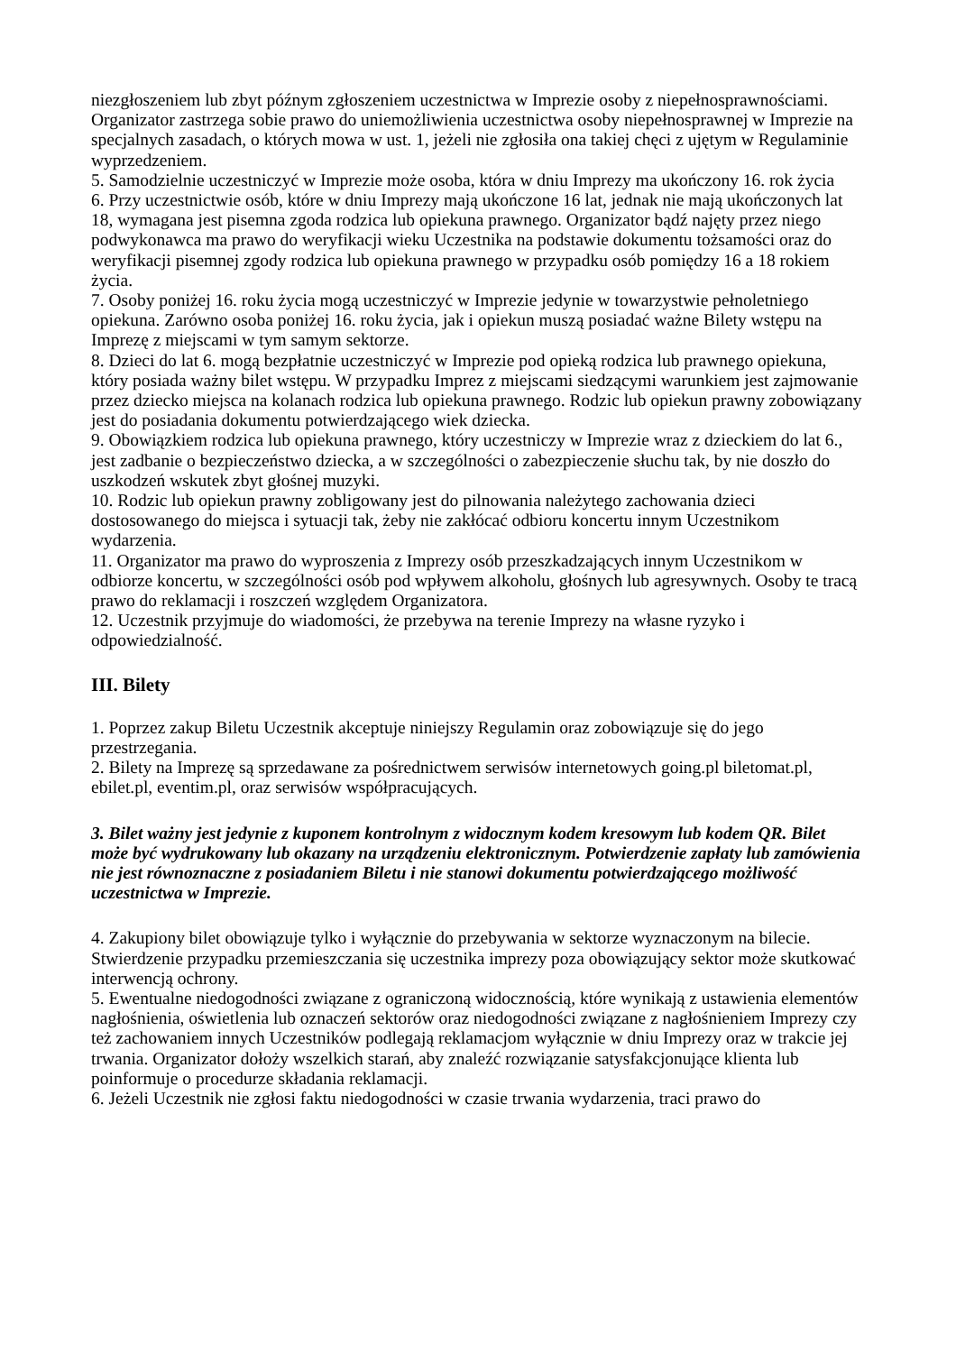niezgłoszeniem lub zbyt późnym zgłoszeniem uczestnictwa w Imprezie osoby z niepełnosprawnościami. Organizator zastrzega sobie prawo do uniemożliwienia uczestnictwa osoby niepełnosprawnej w Imprezie na specjalnych zasadach, o których mowa w ust. 1, jeżeli nie zgłosiła ona takiej chęci z ujętym w Regulaminie wyprzedzeniem.
5. Samodzielnie uczestniczyć w Imprezie może osoba, która w dniu Imprezy ma ukończony 16. rok życia
6. Przy uczestnictwie osób, które w dniu Imprezy mają ukończone 16 lat, jednak nie mają ukończonych lat 18, wymagana jest pisemna zgoda rodzica lub opiekuna prawnego. Organizator bądź najęty przez niego podwykonawca ma prawo do weryfikacji wieku Uczestnika na podstawie dokumentu tożsamości oraz do weryfikacji pisemnej zgody rodzica lub opiekuna prawnego w przypadku osób pomiędzy 16 a 18 rokiem życia.
7. Osoby poniżej 16. roku życia mogą uczestniczyć w Imprezie jedynie w towarzystwie pełnoletniego opiekuna. Zarówno osoba poniżej 16. roku życia, jak i opiekun muszą posiadać ważne Bilety wstępu na Imprezę z miejscami w tym samym sektorze.
8. Dzieci do lat 6. mogą bezpłatnie uczestniczyć w Imprezie pod opieką rodzica lub prawnego opiekuna, który posiada ważny bilet wstępu. W przypadku Imprez z miejscami siedzącymi warunkiem jest zajmowanie przez dziecko miejsca na kolanach rodzica lub opiekuna prawnego. Rodzic lub opiekun prawny zobowiązany jest do posiadania dokumentu potwierdzającego wiek dziecka.
9. Obowiązkiem rodzica lub opiekuna prawnego, który uczestniczy w Imprezie wraz z dzieckiem do lat 6., jest zadbanie o bezpieczeństwo dziecka, a w szczególności o zabezpieczenie słuchu tak, by nie doszło do uszkodzeń wskutek zbyt głośnej muzyki.
10. Rodzic lub opiekun prawny zobligowany jest do pilnowania należytego zachowania dzieci dostosowanego do miejsca i sytuacji tak, żeby nie zakłócać odbioru koncertu innym Uczestnikom wydarzenia.
11. Organizator ma prawo do wyproszenia z Imprezy osób przeszkadzających innym Uczestnikom w odbiorze koncertu, w szczególności osób pod wpływem alkoholu, głośnych lub agresywnych. Osoby te tracą prawo do reklamacji i roszczeń względem Organizatora.
12. Uczestnik przyjmuje do wiadomości, że przebywa na terenie Imprezy na własne ryzyko i odpowiedzialność.
III. Bilety
1. Poprzez zakup Biletu Uczestnik akceptuje niniejszy Regulamin oraz zobowiązuje się do jego przestrzegania.
2. Bilety na Imprezę są sprzedawane za pośrednictwem serwisów internetowych going.pl biletomat.pl, ebilet.pl, eventim.pl, oraz serwisów współpracujących.
3. Bilet ważny jest jedynie z kuponem kontrolnym z widocznym kodem kresowym lub kodem QR. Bilet może być wydrukowany lub okazany na urządzeniu elektronicznym. Potwierdzenie zapłaty lub zamówienia nie jest równoznaczne z posiadaniem Biletu i nie stanowi dokumentu potwierdzającego możliwość uczestnictwa w Imprezie.
4. Zakupiony bilet obowiązuje tylko i wyłącznie do przebywania w sektorze wyznaczonym na bilecie. Stwierdzenie przypadku przemieszczania się uczestnika imprezy poza obowiązujący sektor może skutkować interwencją ochrony.
5. Ewentualne niedogodności związane z ograniczoną widocznością, które wynikają z ustawienia elementów nagłośnienia, oświetlenia lub oznaczeń sektorów oraz niedogodności związane z nagłośnieniem Imprezy czy też zachowaniem innych Uczestników podlegają reklamacjom wyłącznie w dniu Imprezy oraz w trakcie jej trwania. Organizator dołoży wszelkich starań, aby znaleźć rozwiązanie satysfakcjonujące klienta lub poinformuje o procedurze składania reklamacji.
6. Jeżeli Uczestnik nie zgłosi faktu niedogodności w czasie trwania wydarzenia, traci prawo do